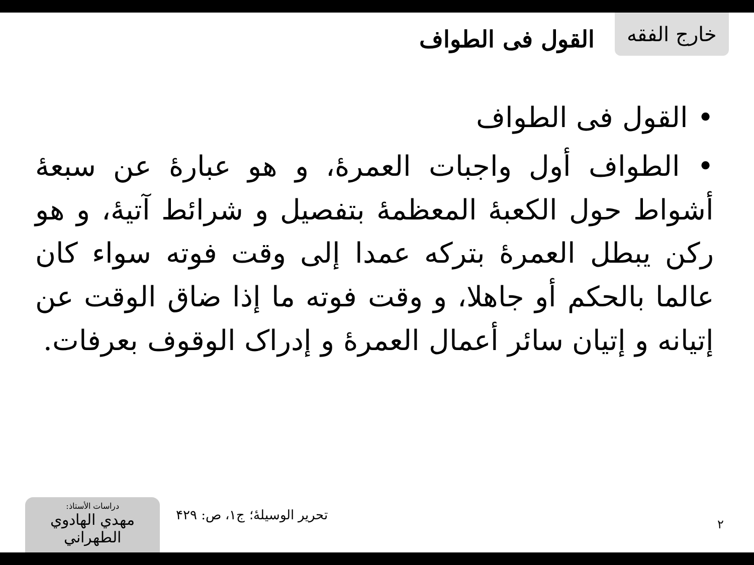خارج الفقه
القول فی الطواف
• القول فی الطواف
• الطواف أول واجبات العمرۀ، و هو عبارۀ عن سبعۀ أشواط حول الکعبۀ المعظمۀ بتفصیل و شرائط آتیۀ، و هو رکن یبطل العمرۀ بترکه عمدا إلی وقت فوته سواء کان عالما بالحکم أو جاهلا، و وقت فوته ما إذا ضاق الوقت عن إتیانه و إتیان سائر أعمال العمرۀ و إدراک الوقوف بعرفات.
۲
تحریر الوسیلۀ؛ ج۱، ص: ۴۲۹
دراسات الأستاذ:
مهدي الهادوي الطهراني